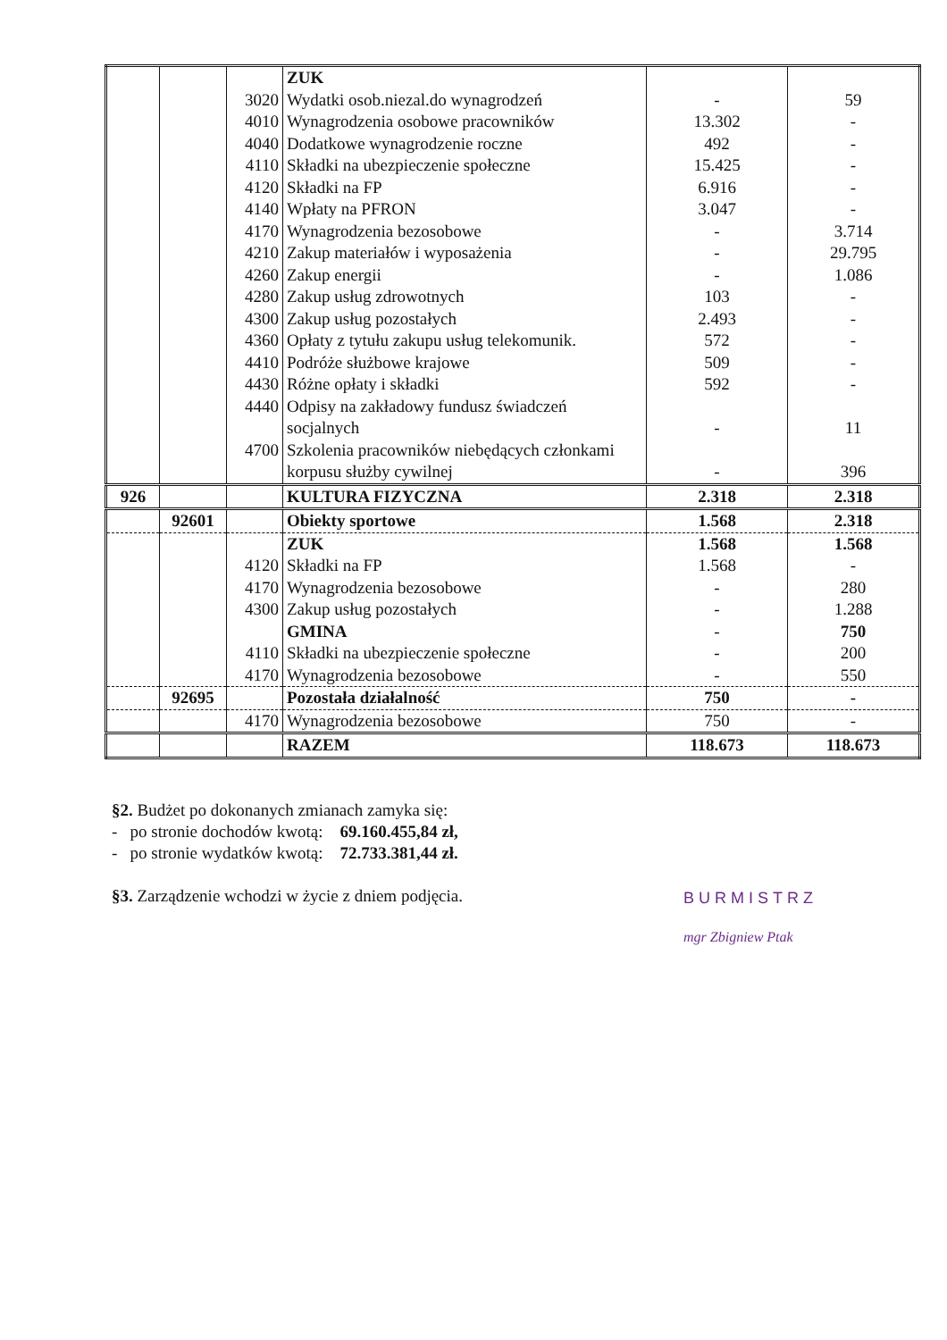| | | | ZUK | | |
| | | 3020 | Wydatki osob.niezal.do wynagrodzeń | - | 59 |
| | | 4010 | Wynagrodzenia osobowe pracowników | 13.302 | - |
| | | 4040 | Dodatkowe wynagrodzenie roczne | 492 | - |
| | | 4110 | Składki na ubezpieczenie społeczne | 15.425 | - |
| | | 4120 | Składki na FP | 6.916 | - |
| | | 4140 | Wpłaty na PFRON | 3.047 | - |
| | | 4170 | Wynagrodzenia bezosobowe | - | 3.714 |
| | | 4210 | Zakup materiałów i wyposażenia | - | 29.795 |
| | | 4260 | Zakup energii | - | 1.086 |
| | | 4280 | Zakup usług zdrowotnych | 103 | - |
| | | 4300 | Zakup usług pozostałych | 2.493 | - |
| | | 4360 | Opłaty z tytułu zakupu usług telekomunik. | 572 | - |
| | | 4410 | Podróże służbowe krajowe | 509 | - |
| | | 4430 | Różne opłaty i składki | 592 | - |
| | | 4440 | Odpisy na zakładowy fundusz świadczeń socjalnych | - | 11 |
| | | 4700 | Szkolenia pracowników niebędących członkami korpusu służby cywilnej | - | 396 |
| 926 | | | KULTURA FIZYCZNA | 2.318 | 2.318 |
| | 92601 | | Obiekty sportowe | 1.568 | 2.318 |
| | | | ZUK | 1.568 | 1.568 |
| | | 4120 | Składki na FP | 1.568 | - |
| | | 4170 | Wynagrodzenia bezosobowe | - | 280 |
| | | 4300 | Zakup usług pozostałych | - | 1.288 |
| | | | GMINA | - | 750 |
| | | 4110 | Składki na ubezpieczenie społeczne | - | 200 |
| | | 4170 | Wynagrodzenia bezosobowe | - | 550 |
| | 92695 | | Pozostała działalność | 750 | - |
| | | 4170 | Wynagrodzenia bezosobowe | 750 | - |
| | | | RAZEM | 118.673 | 118.673 |
§2. Budżet po dokonanych zmianach zamyka się:
- po stronie dochodów kwotą: 69.160.455,84 zł,
- po stronie wydatków kwotą: 72.733.381,44 zł.
§3. Zarządzenie wchodzi w życie z dniem podjęcia.
BURMISTRZ
mgr Zbigniew Ptak